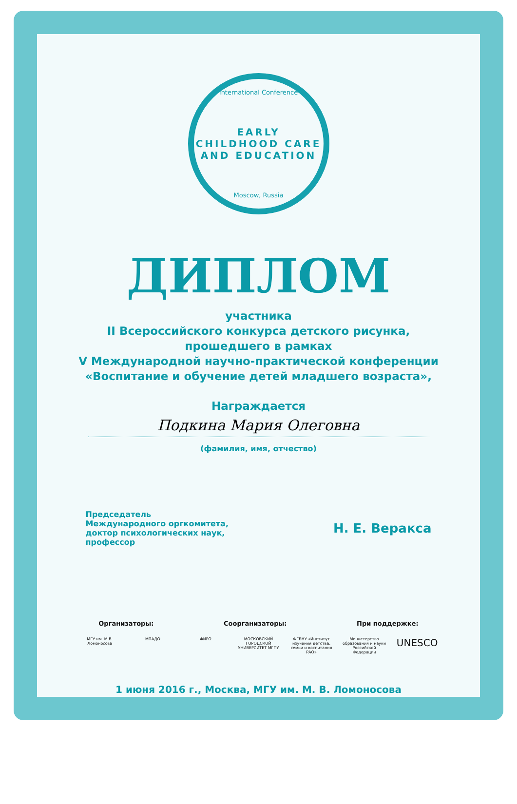International Conference
EARLY CHILDHOOD CARE AND EDUCATION
Moscow, Russia
ДИПЛОМ
участника
II Всероссийского конкурса детского рисунка,
прошедшего в рамках
V Международной научно-практической конференции
«Воспитание и обучение детей младшего возраста»,
Награждается
Подкина Мария Олеговна
(фамилия, имя, отчество)
Председатель
Международного оргкомитета,
доктор психологических наук,
профессор
Н. Е. Веракса
Организаторы: Соорганизаторы: При поддержке:
МГУ им. М.В. Ломоносова
МПАДО ФИРО МОСКОВСКИЙ ГОРОДСКОЙ УНИВЕРСИТЕТ МГПУ
ФГБНУ «Институт изучения детства, семьи и воспитания РАО»
Министерство образования и науки Российской Федерации
UNESCO
1 июня 2016 г., Москва, МГУ им. М. В. Ломоносова